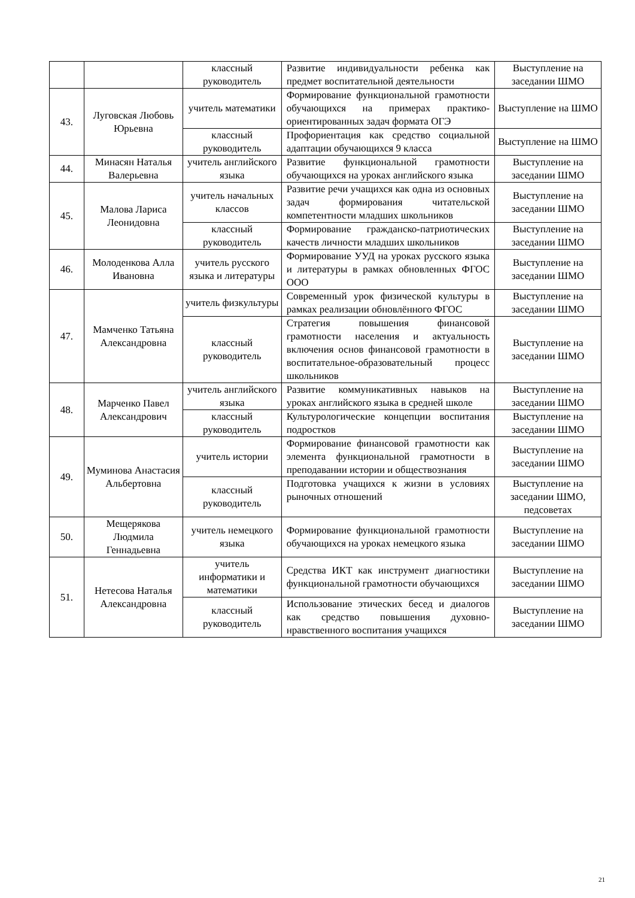| | | классный руководитель | Развитие индивидуальности ребенка как предмет воспитательной деятельности | Выступление на заседании ШМО |
| 43. | Луговская Любовь Юрьевна | учитель математики | Формирование функциональной грамотности обучающихся на примерах практико-ориентированных задач формата ОГЭ | Выступление на ШМО |
| | | классный руководитель | Профориентация как средство социальной адаптации обучающихся 9 класса | Выступление на ШМО |
| 44. | Минасян Наталья Валерьевна | учитель английского языка | Развитие функциональной грамотности обучающихся на уроках английского языка | Выступление на заседании ШМО |
| 45. | Малова Лариса Леонидовна | учитель начальных классов | Развитие речи учащихся как одна из основных задач формирования читательской компетентности младших школьников | Выступление на заседании ШМО |
| | | классный руководитель | Формирование гражданско-патриотических качеств личности младших школьников | Выступление на заседании ШМО |
| 46. | Молоденкова Алла Ивановна | учитель русского языка и литературы | Формирование УУД на уроках русского языка и литературы в рамках обновленных ФГОС ООО | Выступление на заседании ШМО |
| 47. | Мамченко Татьяна Александровна | учитель физкультуры | Современный урок физической культуры в рамках реализации обновлённого ФГОС | Выступление на заседании ШМО |
| | | классный руководитель | Стратегия повышения финансовой грамотности населения и актуальность включения основ финансовой грамотности в воспитательное-образовательный процесс школьников | Выступление на заседании ШМО |
| 48. | Марченко Павел Александрович | учитель английского языка | Развитие коммуникативных навыков на уроках английского языка в средней школе | Выступление на заседании ШМО |
| | | классный руководитель | Культурологические концепции воспитания подростков | Выступление на заседании ШМО |
| 49. | Муминова Анастасия Альбертовна | учитель истории | Формирование финансовой грамотности как элемента функциональной грамотности в преподавании истории и обществознания | Выступление на заседании ШМО |
| | | классный руководитель | Подготовка учащихся к жизни в условиях рыночных отношений | Выступление на заседании ШМО, педсоветах |
| 50. | Мещерякова Людмила Геннадьевна | учитель немецкого языка | Формирование функциональной грамотности обучающихся на уроках немецкого языка | Выступление на заседании ШМО |
| 51. | Нетесова Наталья Александровна | учитель информатики и математики | Средства ИКТ как инструмент диагностики функциональной грамотности обучающихся | Выступление на заседании ШМО |
| | | классный руководитель | Использование этических бесед и диалогов как средство повышения духовно-нравственного воспитания учащихся | Выступление на заседании ШМО |
21